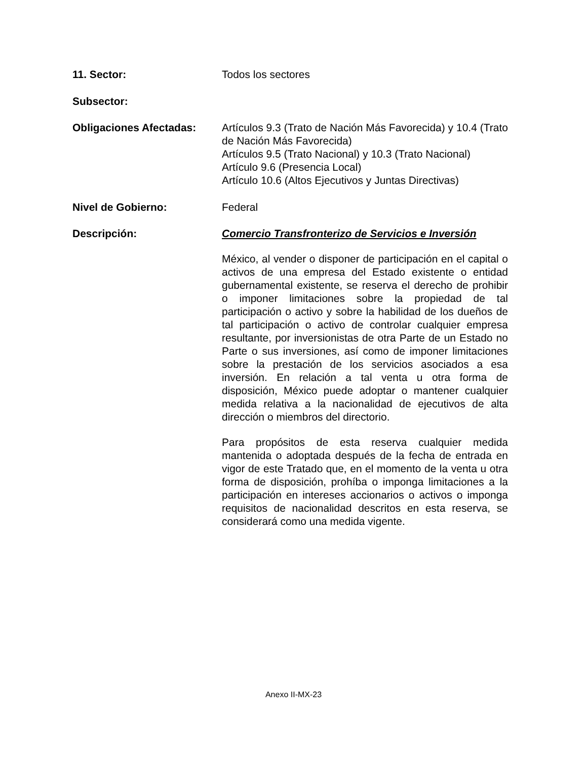11. Sector: Todos los sectores
Subsector:
Obligaciones Afectadas: Artículos 9.3 (Trato de Nación Más Favorecida) y 10.4 (Trato de Nación Más Favorecida)
Artículos 9.5 (Trato Nacional) y 10.3 (Trato Nacional)
Artículo 9.6 (Presencia Local)
Artículo 10.6 (Altos Ejecutivos y Juntas Directivas)
Nivel de Gobierno: Federal
Descripción: Comercio Transfronterizo de Servicios e Inversión
México, al vender o disponer de participación en el capital o activos de una empresa del Estado existente o entidad gubernamental existente, se reserva el derecho de prohibir o imponer limitaciones sobre la propiedad de tal participación o activo y sobre la habilidad de los dueños de tal participación o activo de controlar cualquier empresa resultante, por inversionistas de otra Parte de un Estado no Parte o sus inversiones, así como de imponer limitaciones sobre la prestación de los servicios asociados a esa inversión. En relación a tal venta u otra forma de disposición, México puede adoptar o mantener cualquier medida relativa a la nacionalidad de ejecutivos de alta dirección o miembros del directorio.
Para propósitos de esta reserva cualquier medida mantenida o adoptada después de la fecha de entrada en vigor de este Tratado que, en el momento de la venta u otra forma de disposición, prohíba o imponga limitaciones a la participación en intereses accionarios o activos o imponga requisitos de nacionalidad descritos en esta reserva, se considerará como una medida vigente.
Anexo II-MX-23